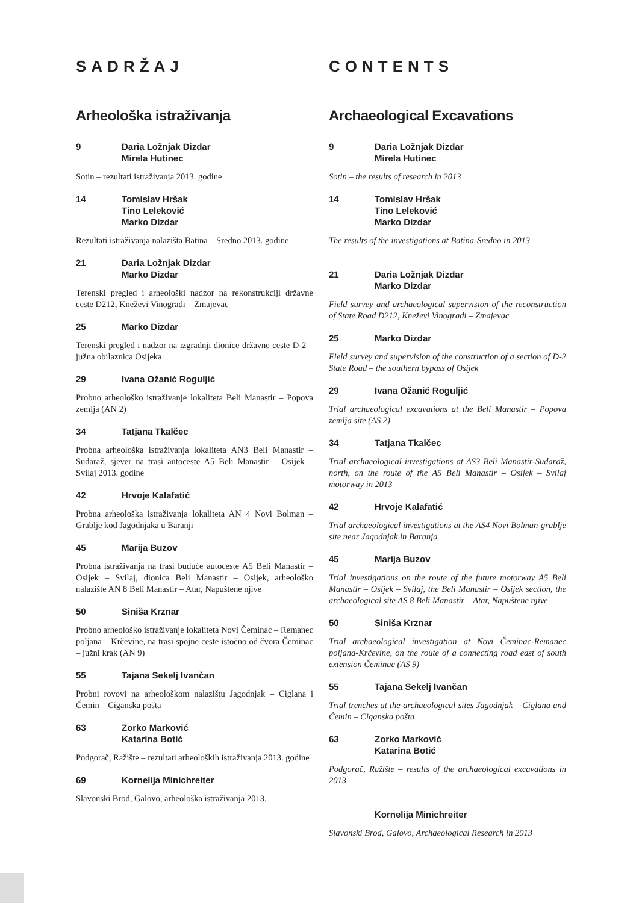SADRŽAJ
Arheološka istraživanja
9 Daria Ložnjak Dizdar
Mirela Hutinec
Sotin – rezultati istraživanja 2013. godine
14 Tomislav Hršak
Tino Leleković
Marko Dizdar
Rezultati istraživanja nalazišta Batina – Sredno 2013. godine
21 Daria Ložnjak Dizdar
Marko Dizdar
Terenski pregled i arheološki nadzor na rekonstrukciji državne ceste D212, Kneževi Vinogradi – Zmajevac
25 Marko Dizdar
Terenski pregled i nadzor na izgradnji dionice državne ceste D-2 – južna obilaznica Osijeka
29 Ivana Ožanić Roguljić
Probno arheološko istraživanje lokaliteta Beli Manastir – Popova zemlja (AN 2)
34 Tatjana Tkalčec
Probna arheološka istraživanja lokaliteta AN3 Beli Manastir – Sudaraž, sjever na trasi autoceste A5 Beli Manastir – Osijek – Svilaj 2013. godine
42 Hrvoje Kalafatić
Probna arheološka istraživanja lokaliteta AN 4 Novi Bolman – Grablje kod Jagodnjaka u Baranji
45 Marija Buzov
Probna istraživanja na trasi buduće autoceste A5 Beli Manastir – Osijek – Svilaj, dionica Beli Manastir – Osijek, arheološko nalazište AN 8 Beli Manastir – Atar, Napuštene njive
50 Siniša Krznar
Probno arheološko istraživanje lokaliteta Novi Čeminac – Remanec poljana – Krčevine, na trasi spojne ceste istočno od čvora Čeminac – južni krak (AN 9)
55 Tajana Sekelj Ivančan
Probni rovovi na arheološkom nalazištu Jagodnjak – Ciglana i Čemin – Ciganska pošta
63 Zorko Marković
Katarina Botić
Podgorač, Ražište – rezultati arheoloških istraživanja 2013. godine
69 Kornelija Minichreiter
Slavonski Brod, Galovo, arheološka istraživanja 2013.
CONTENTS
Archaeological Excavations
9 Daria Ložnjak Dizdar
Mirela Hutinec
Sotin – the results of research in 2013
14 Tomislav Hršak
Tino Leleković
Marko Dizdar
The results of the investigations at Batina-Sredno in 2013
21 Daria Ložnjak Dizdar
Marko Dizdar
Field survey and archaeological supervision of the reconstruction of State Road D212, Kneževi Vinogradi – Zmajevac
25 Marko Dizdar
Field survey and supervision of the construction of a section of D-2 State Road – the southern bypass of Osijek
29 Ivana Ožanić Roguljić
Trial archaeological excavations at the Beli Manastir – Popova zemlja site (AS 2)
34 Tatjana Tkalčec
Trial archaeological investigations at AS3 Beli Manastir-Sudaraž, north, on the route of the A5 Beli Manastir – Osijek – Svilaj motorway in 2013
42 Hrvoje Kalafatić
Trial archaeological investigations at the AS4 Novi Bolman-grablje site near Jagodnjak in Baranja
45 Marija Buzov
Trial investigations on the route of the future motorway A5 Beli Manastir – Osijek – Svilaj, the Beli Manastir – Osijek section, the archaeological site AS 8 Beli Manastir – Atar, Napuštene njive
50 Siniša Krznar
Trial archaeological investigation at Novi Čeminac-Remanec poljana-Krčevine, on the route of a connecting road east of south extension Čeminac (AS 9)
55 Tajana Sekelj Ivančan
Trial trenches at the archaeological sites Jagodnjak – Ciglana and Čemin – Ciganska pošta
63 Zorko Marković
Katarina Botić
Podgorač, Ražište – results of the archaeological excavations in 2013
Kornelija Minichreiter
Slavonski Brod, Galovo, Archaeological Research in 2013